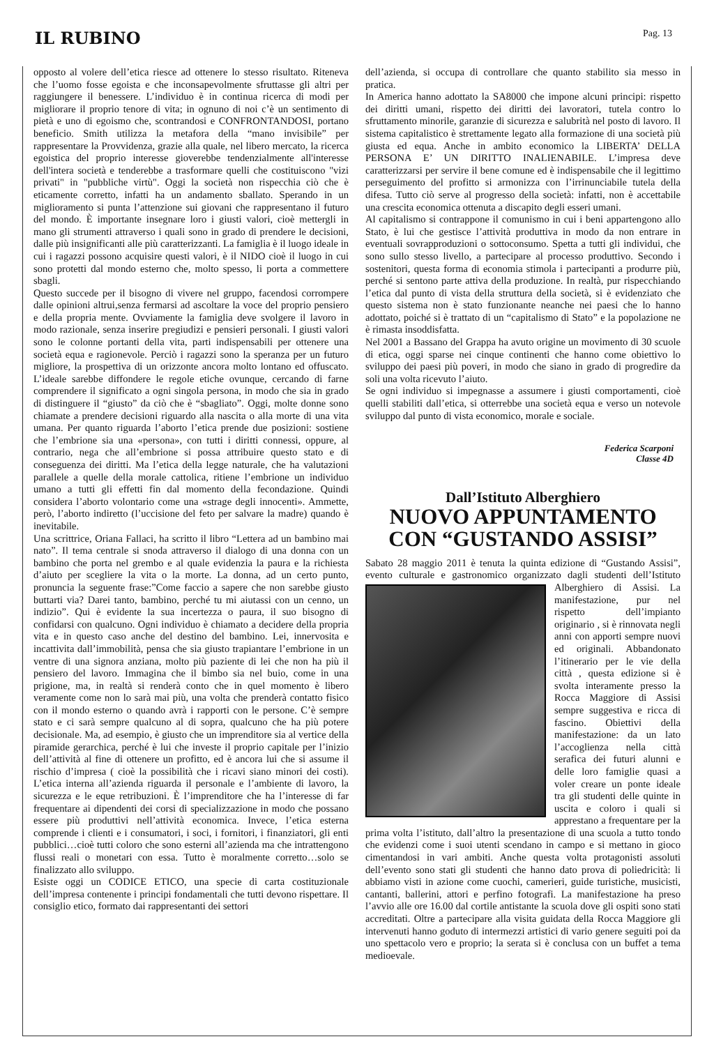IL RUBINO
Pag. 13
opposto al volere dell’etica riesce ad ottenere lo stesso risultato. Riteneva che l’uomo fosse egoista e che inconsapevolmente sfruttasse gli altri per raggiungere il benessere. L’individuo è in continua ricerca di modi per migliorare il proprio tenore di vita; in ognuno di noi c’è un sentimento di pietà e uno di egoismo che, scontrandosi e CONFRONTANDOSI, portano beneficio. Smith utilizza la metafora della “mano invisibile” per rappresentare la Provvidenza, grazie alla quale, nel libero mercato, la ricerca egoistica del proprio interesse gioverebbe tendenzialmente all'interesse dell'intera società e tenderebbe a trasformare quelli che costituiscono "vizi privati" in "pubbliche virtù". Oggi la società non rispecchia ciò che è eticamente corretto, infatti ha un andamento sballato. Sperando in un miglioramento si punta l’attenzione sui giovani che rappresentano il futuro del mondo. È importante insegnare loro i giusti valori, cioè mettergli in mano gli strumenti attraverso i quali sono in grado di prendere le decisioni, dalle più insignificanti alle più caratterizzanti. La famiglia è il luogo ideale in cui i ragazzi possono acquisire questi valori, è il NIDO cioè il luogo in cui sono protetti dal mondo esterno che, molto spesso, li porta a commettere sbagli.
Questo succede per il bisogno di vivere nel gruppo, facendosi corrompere dalle opinioni altrui,senza fermarsi ad ascoltare la voce del proprio pensiero e della propria mente. Ovviamente la famiglia deve svolgere il lavoro in modo razionale, senza inserire pregiudizi e pensieri personali. I giusti valori sono le colonne portanti della vita, parti indispensabili per ottenere una società equa e ragionevole. Perciò i ragazzi sono la speranza per un futuro migliore, la prospettiva di un orizzonte ancora molto lontano ed offuscato. L’ideale sarebbe diffondere le regole etiche ovunque, cercando di farne comprendere il significato a ogni singola persona, in modo che sia in grado di distinguere il “giusto” da ciò che è “sbagliato”. Oggi, molte donne sono chiamate a prendere decisioni riguardo alla nascita o alla morte di una vita umana. Per quanto riguarda l’aborto l’etica prende due posizioni: sostiene che l’embrione sia una «persona», con tutti i diritti connessi, oppure, al contrario, nega che all’embrione si possa attribuire questo stato e di conseguenza dei diritti. Ma l’etica della legge naturale, che ha valutazioni parallele a quelle della morale cattolica, ritiene l’embrione un individuo umano a tutti gli effetti fin dal momento della fecondazione. Quindi considera l’aborto volontario come una «strage degli innocenti». Ammette, però, l’aborto indiretto (l’uccisione del feto per salvare la madre) quando è inevitabile.
Una scrittrice, Oriana Fallaci, ha scritto il libro “Lettera ad un bambino mai nato”. Il tema centrale si snoda attraverso il dialogo di una donna con un bambino che porta nel grembo e al quale evidenzia la paura e la richiesta d’aiuto per scegliere la vita o la morte. La donna, ad un certo punto, pronuncia la seguente frase:”Come faccio a sapere che non sarebbe giusto buttarti via? Darei tanto, bambino, perché tu mi aiutassi con un cenno, un indizio”. Qui è evidente la sua incertezza o paura, il suo bisogno di confidarsi con qualcuno. Ogni individuo è chiamato a decidere della propria vita e in questo caso anche del destino del bambino. Lei, innervosita e incattivita dall’immobilità, pensa che sia giusto trapiantare l’embrione in un ventre di una signora anziana, molto più paziente di lei che non ha più il pensiero del lavoro. Immagina che il bimbo sia nel buio, come in una prigione, ma, in realtà si renderà conto che in quel momento è libero veramente come non lo sarà mai più, una volta che prenderà contatto fisico con il mondo esterno o quando avrà i rapporti con le persone. C’è sempre stato e ci sarà sempre qualcuno al di sopra, qualcuno che ha più potere decisionale. Ma, ad esempio, è giusto che un imprenditore sia al vertice della piramide gerarchica, perché è lui che investe il proprio capitale per l’inizio dell’attività al fine di ottenere un profitto, ed è ancora lui che si assume il rischio d’impresa ( cioè la possibilità che i ricavi siano minori dei costi). L’etica interna all’azienda riguarda il personale e l’ambiente di lavoro, la sicurezza e le eque retribuzioni. È l’imprenditore che ha l’interesse di far frequentare ai dipendenti dei corsi di specializzazione in modo che possano essere più produttivi nell’attività economica. Invece, l’etica esterna comprende i clienti e i consumatori, i soci, i fornitori, i finanziatori, gli enti pubblici…cioè tutti coloro che sono esterni all’azienda ma che intrattengono flussi reali o monetari con essa. Tutto è moralmente corretto…solo se finalizzato allo sviluppo.
Esiste oggi un CODICE ETICO, una specie di carta costituzionale dell’impresa contenente i principi fondamentali che tutti devono rispettare. Il consiglio etico, formato dai rappresentanti dei settori
dell’azienda, si occupa di controllare che quanto stabilito sia messo in pratica.
In America hanno adottato la SA8000 che impone alcuni principi: rispetto dei diritti umani, rispetto dei diritti dei lavoratori, tutela contro lo sfruttamento minorile, garanzie di sicurezza e salubrità nel posto di lavoro. Il sistema capitalistico è strettamente legato alla formazione di una società più giusta ed equa. Anche in ambito economico la LIBERTA’ DELLA PERSONA E’ UN DIRITTO INALIENABILE. L’impresa deve caratterizzarsi per servire il bene comune ed è indispensabile che il legittimo perseguimento del profitto si armonizza con l’irrinunciabile tutela della difesa. Tutto ciò serve al progresso della società: infatti, non è accettabile una crescita economica ottenuta a discapito degli esseri umani.
Al capitalismo si contrappone il comunismo in cui i beni appartengono allo Stato, è lui che gestisce l’attività produttiva in modo da non entrare in eventuali sovrapproduzioni o sottoconsumo. Spetta a tutti gli individui, che sono sullo stesso livello, a partecipare al processo produttivo. Secondo i sostenitori, questa forma di economia stimola i partecipanti a produrre più, perché si sentono parte attiva della produzione. In realtà, pur rispecchiando l’etica dal punto di vista della struttura della società, si è evidenziato che questo sistema non è stato funzionante neanche nei paesi che lo hanno adottato, poiché si è trattato di un “capitalismo di Stato” e la popolazione ne è rimasta insoddisfatta.
Nel 2001 a Bassano del Grappa ha avuto origine un movimento di 30 scuole di etica, oggi sparse nei cinque continenti che hanno come obiettivo lo sviluppo dei paesi più poveri, in modo che siano in grado di progredire da soli una volta ricevuto l’aiuto.
Se ogni individuo si impegnasse a assumere i giusti comportamenti, cioè quelli stabiliti dall’etica, si otterrebbe una società equa e verso un notevole sviluppo dal punto di vista economico, morale e sociale.
Federica Scarponi
Classe 4D
Dall’Istituto Alberghiero
NUOVO APPUNTAMENTO CON “GUSTANDO ASSISI”
Sabato 28 maggio 2011 è tenuta la quinta edizione di “Gustando Assisi”, evento culturale e gastronomico organizzato dagli studenti dell’Istituto Alberghiero di Assisi. La manifestazione, pur nel rispetto dell’impianto originario , si è rinnovata negli anni con apporti sempre nuovi ed originali. Abbandonato l’itinerario per le vie della città , questa edizione si è svolta interamente presso la Rocca Maggiore di Assisi sempre suggestiva e ricca di fascino. Obiettivi della manifestazione: da un lato l’accoglienza nella città serafica dei futuri alunni e delle loro famiglie quasi a voler creare un ponte ideale tra gli studenti delle quinte in uscita e coloro i quali si apprestano a frequentare per la prima volta l’istituto, dall’altro la presentazione di una scuola a tutto tondo che evidenzi come i suoi utenti scendano in campo e si mettano in gioco cimentandosi in vari ambiti. Anche questa volta protagonisti assoluti dell’evento sono stati gli studenti che hanno dato prova di poliedricità: li abbiamo visti in azione come cuochi, camerieri, guide turistiche, musicisti, cantanti, ballerini, attori e perfino fotografi. La manifestazione ha preso l’avvio alle ore 16.00 dal cortile antistante la scuola dove gli ospiti sono stati accreditati. Oltre a partecipare alla visita guidata della Rocca Maggiore gli intervenuti hanno goduto di intermezzi artistici di vario genere seguiti poi da uno spettacolo vero e proprio; la serata si è conclusa con un buffet a tema medioevale.